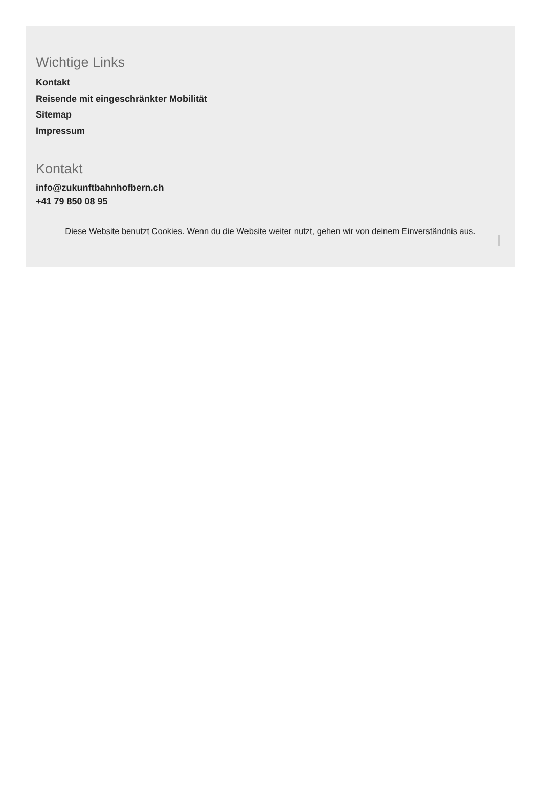Wichtige Links
Kontakt
Reisende mit eingeschränkter Mobilität
Sitemap
Impressum
Kontakt
info@zukunftbahnhofbern.ch
+41 79 850 08 95
Diese Website benutzt Cookies. Wenn du die Website weiter nutzt, gehen wir von deinem Einverständnis aus.